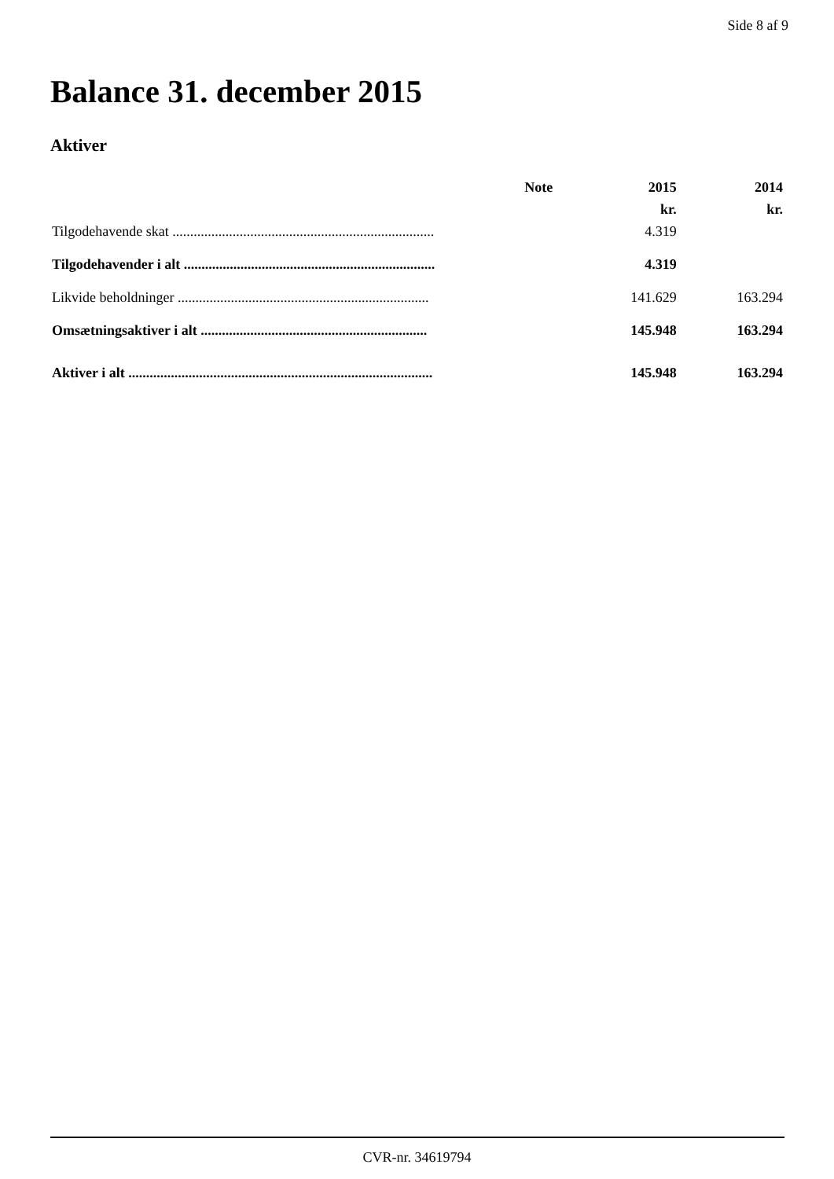Side 8 af 9
Balance 31. december 2015
Aktiver
| | Note | 2015 | 2014 |
| --- | --- | --- | --- |
| | | kr. | kr. |
| Tilgodehavende skat .......................................................................... | | 4.319 | |
| Tilgodehavender i alt ....................................................................... | | 4.319 | |
| Likvide beholdninger ....................................................................... | | 141.629 | 163.294 |
| Omsætningsaktiver i alt ................................................................ | | 145.948 | 163.294 |
| Aktiver i alt ...................................................................................... | | 145.948 | 163.294 |
CVR-nr. 34619794